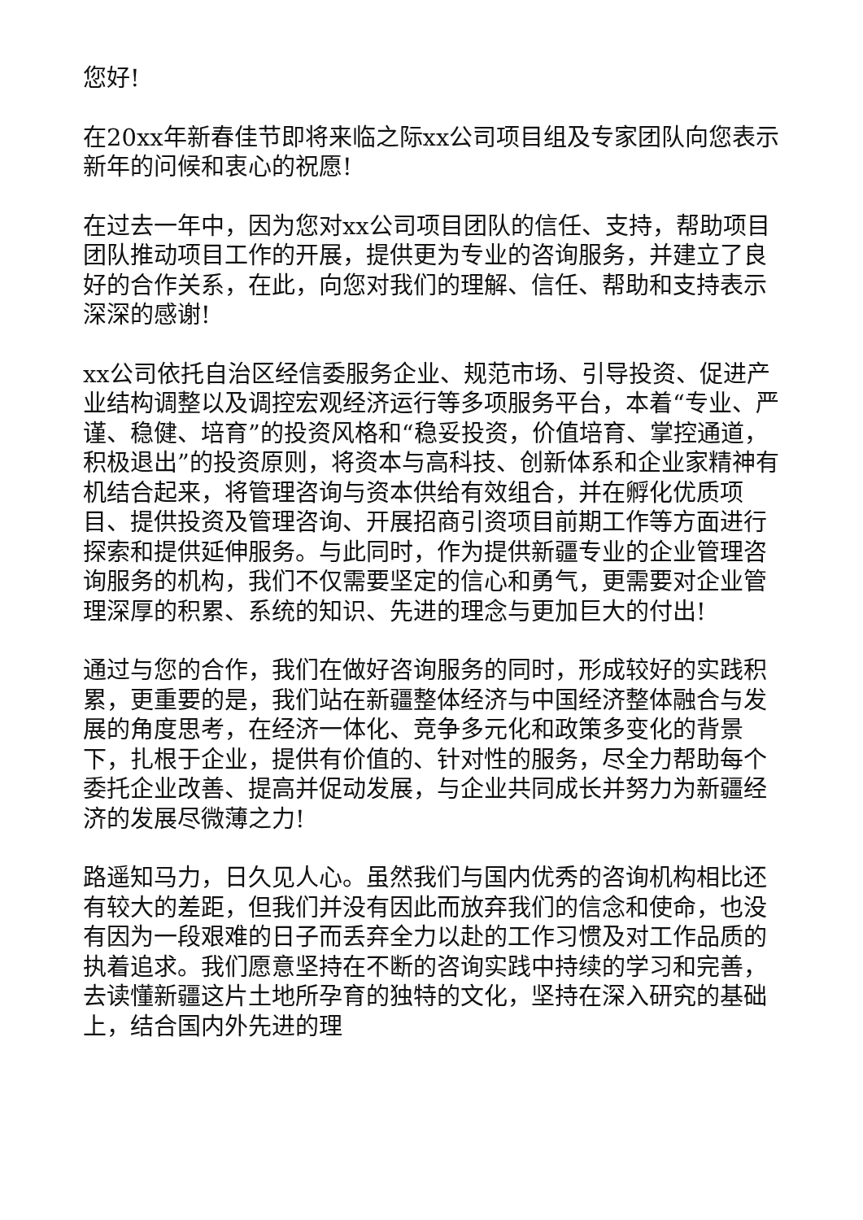您好!
在20xx年新春佳节即将来临之际xx公司项目组及专家团队向您表示新年的问候和衷心的祝愿!
在过去一年中，因为您对xx公司项目团队的信任、支持，帮助项目团队推动项目工作的开展，提供更为专业的咨询服务，并建立了良好的合作关系，在此，向您对我们的理解、信任、帮助和支持表示深深的感谢!
xx公司依托自治区经信委服务企业、规范市场、引导投资、促进产业结构调整以及调控宏观经济运行等多项服务平台，本着“专业、严谨、稳健、培育”的投资风格和“稳妥投资，价值培育、掌控通道，积极退出”的投资原则，将资本与高科技、创新体系和企业家精神有机结合起来，将管理咨询与资本供给有效组合，并在孵化优质项目、提供投资及管理咨询、开展招商引资项目前期工作等方面进行探索和提供延伸服务。与此同时，作为提供新疆专业的企业管理咨询服务的机构，我们不仅需要坚定的信心和勇气，更需要对企业管理深厚的积累、系统的知识、先进的理念与更加巨大的付出!
通过与您的合作，我们在做好咨询服务的同时，形成较好的实践积累，更重要的是，我们站在新疆整体经济与中国经济整体融合与发展的角度思考，在经济一体化、竞争多元化和政策多变化的背景下，扎根于企业，提供有价值的、针对性的服务，尽全力帮助每个委托企业改善、提高并促动发展，与企业共同成长并努力为新疆经济的发展尽微薄之力!
路遥知马力，日久见人心。虽然我们与国内优秀的咨询机构相比还有较大的差距，但我们并没有因此而放弃我们的信念和使命，也没有因为一段艰难的日子而丢弃全力以赴的工作习惯及对工作品质的执着追求。我们愿意坚持在不断的咨询实践中持续的学习和完善，去读懂新疆这片土地所孕育的独特的文化，坚持在深入研究的基础上，结合国内外先进的理